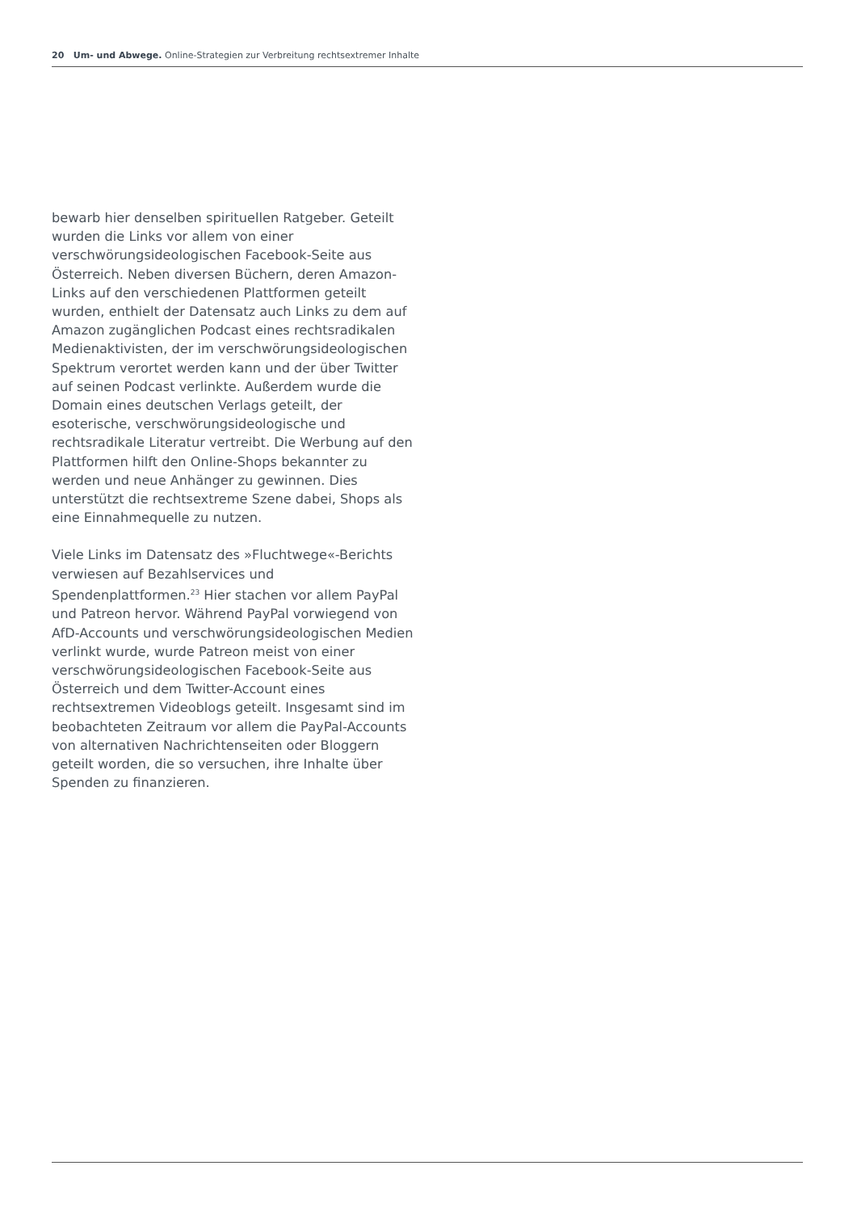20 Um- und Abwege. Online-Strategien zur Verbreitung rechtsextremer Inhalte
bewarb hier denselben spirituellen Ratgeber. Geteilt wurden die Links vor allem von einer verschwörungsideologischen Facebook-Seite aus Österreich. Neben diversen Büchern, deren Amazon-Links auf den verschiedenen Plattformen geteilt wurden, enthielt der Datensatz auch Links zu dem auf Amazon zugänglichen Podcast eines rechtsradikalen Medienaktivisten, der im verschwörungsideologischen Spektrum verortet werden kann und der über Twitter auf seinen Podcast verlinkte. Außerdem wurde die Domain eines deutschen Verlags geteilt, der esoterische, verschwörungsideologische und rechtsradikale Literatur vertreibt. Die Werbung auf den Plattformen hilft den Online-Shops bekannter zu werden und neue Anhänger zu gewinnen. Dies unterstützt die rechtsextreme Szene dabei, Shops als eine Einnahmequelle zu nutzen.
Viele Links im Datensatz des »Fluchtwege«-Berichts verwiesen auf Bezahlservices und Spendenplattformen.<sup>23</sup> Hier stachen vor allem PayPal und Patreon hervor. Während PayPal vorwiegend von AfD-Accounts und verschwörungsideologischen Medien verlinkt wurde, wurde Patreon meist von einer verschwörungsideologischen Facebook-Seite aus Österreich und dem Twitter-Account eines rechtsextremen Videoblogs geteilt. Insgesamt sind im beobachteten Zeitraum vor allem die PayPal-Accounts von alternativen Nachrichtenseiten oder Bloggern geteilt worden, die so versuchen, ihre Inhalte über Spenden zu finanzieren.